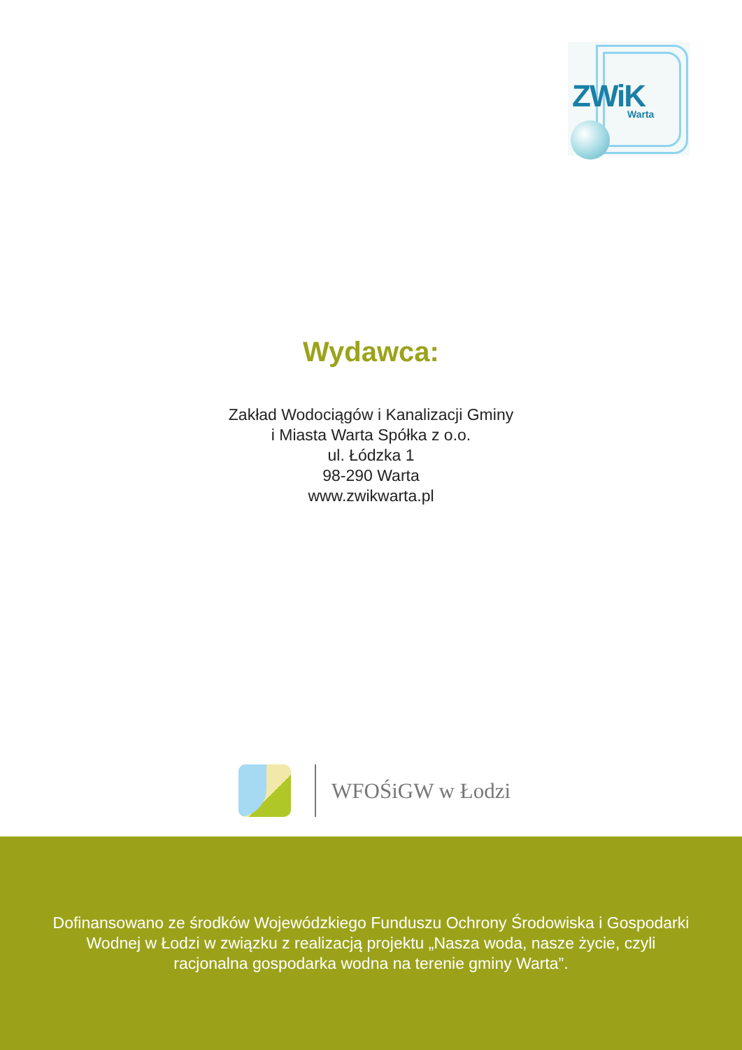ZWiK Warta
Wydawca:
Zakład Wodociągów i Kanalizacji Gminy
i Miasta Warta Spółka z o.o.
ul. Łódzka 1
98-290 Warta
www.zwikwarta.pl
WFOŚiGW w Łodzi
Dofinansowano ze środków Wojewódzkiego Funduszu Ochrony Środowiska i Gospodarki
Wodnej w Łodzi w związku z realizacją projektu „Nasza woda, nasze życie, czyli
racjonalna gospodarka wodna na terenie gminy Warta”.